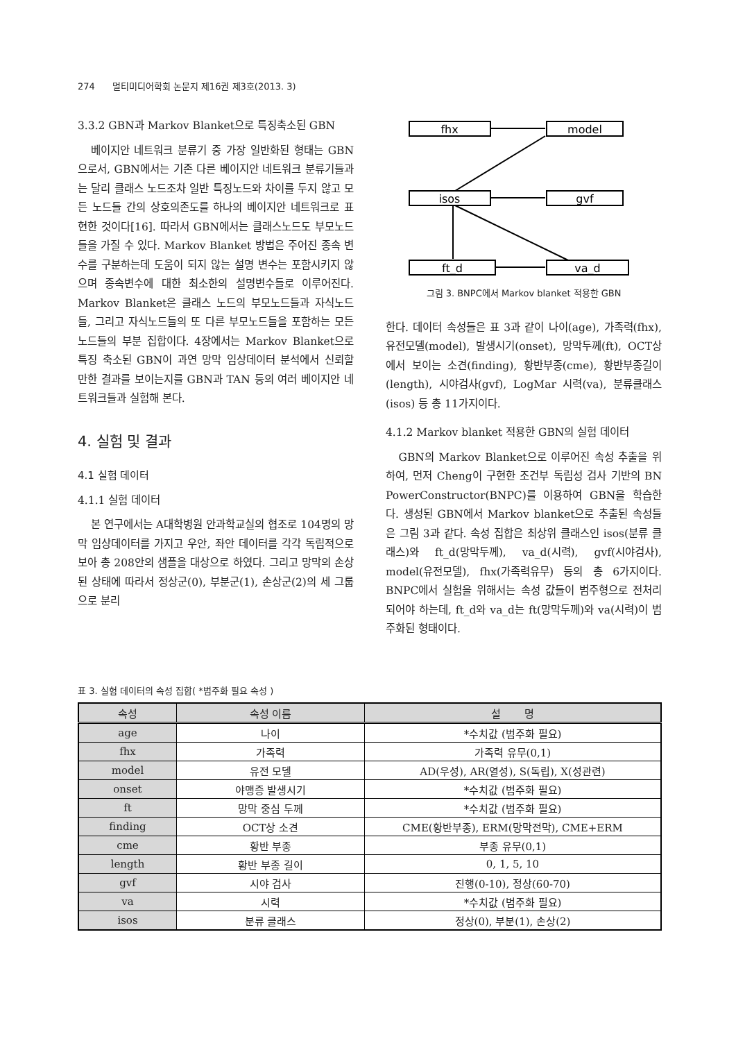274 멀티미디어학회 논문지 제16권 제3호(2013. 3)
3.3.2 GBN과 Markov Blanket으로 특징축소된 GBN
베이지안 네트워크 분류기 중 가장 일반화된 형태는 GBN으로서, GBN에서는 기존 다른 베이지안 네트워크 분류기들과는 달리 클래스 노드조차 일반 특징노드와 차이를 두지 않고 모든 노드들 간의 상호의존도를 하나의 베이지안 네트워크로 표현한 것이다[16]. 따라서 GBN에서는 클래스노드도 부모노드들을 가질 수 있다. Markov Blanket 방법은 주어진 종속 변수를 구분하는데 도움이 되지 않는 설명 변수는 포함시키지 않으며 종속변수에 대한 최소한의 설명변수들로 이루어진다. Markov Blanket은 클래스 노드의 부모노드들과 자식노드들, 그리고 자식노드들의 또 다른 부모노드들을 포함하는 모든 노드들의 부분 집합이다. 4장에서는 Markov Blanket으로 특징 축소된 GBN이 과연 망막 임상데이터 분석에서 신뢰할 만한 결과를 보이는지를 GBN과 TAN 등의 여러 베이지안 네트워크들과 실험해 본다.
4. 실험 및 결과
4.1 실험 데이터
4.1.1 실험 데이터
본 연구에서는 A대학병원 안과학교실의 협조로 104명의 망막 임상데이터를 가지고 우안, 좌안 데이터를 각각 독립적으로 보아 총 208안의 샘플을 대상으로 하였다. 그리고 망막의 손상된 상태에 따라서 정상군(0), 부분군(1), 손상군(2)의 세 그룹으로 분리
fhx
model
isos
gvf
ft_d
va_d
그림 3. BNPC에서 Markov blanket 적용한 GBN
한다. 데이터 속성들은 표 3과 같이 나이(age), 가족력(fhx), 유전모델(model), 발생시기(onset), 망막두께(ft), OCT상에서 보이는 소견(finding), 황반부종(cme), 황반부종길이(length), 시야검사(gvf), LogMar 시력(va), 분류클래스(isos) 등 총 11가지이다.
4.1.2 Markov blanket 적용한 GBN의 실험 데이터
GBN의 Markov Blanket으로 이루어진 속성 추출을 위하여, 먼저 Cheng이 구현한 조건부 독립성 검사 기반의 BN PowerConstructor(BNPC)를 이용하여 GBN을 학습한다. 생성된 GBN에서 Markov blanket으로 추출된 속성들은 그림 3과 같다. 속성 집합은 최상위 클래스인 isos(분류 클래스)와 ft_d(망막두께), va_d(시력), gvf(시야검사), model(유전모델), fhx(가족력유무) 등의 총 6가지이다. BNPC에서 실험을 위해서는 속성 값들이 범주형으로 전처리되어야 하는데, ft_d와 va_d는 ft(망막두께)와 va(시력)이 범주화된 형태이다.
표 3. 실험 데이터의 속성 집합( *범주화 필요 속성 )
| 속성 | 속성 이름 | 설 명 |
| --- | --- | --- |
| age | 나이 | *수치값 (범주화 필요) |
| fhx | 가족력 | 가족력 유무(0,1) |
| model | 유전 모델 | AD(우성), AR(열성), S(독립), X(성관련) |
| onset | 야맹증 발생시기 | *수치값 (범주화 필요) |
| ft | 망막 중심 두께 | *수치값 (범주화 필요) |
| finding | OCT상 소견 | CME(황반부종), ERM(망막전막), CME+ERM |
| cme | 황반 부종 | 부종 유무(0,1) |
| length | 황반 부종 길이 | 0, 1, 5, 10 |
| gvf | 시야 검사 | 진행(0-10), 정상(60-70) |
| va | 시력 | *수치값 (범주화 필요) |
| isos | 분류 클래스 | 정상(0), 부분(1), 손상(2) |